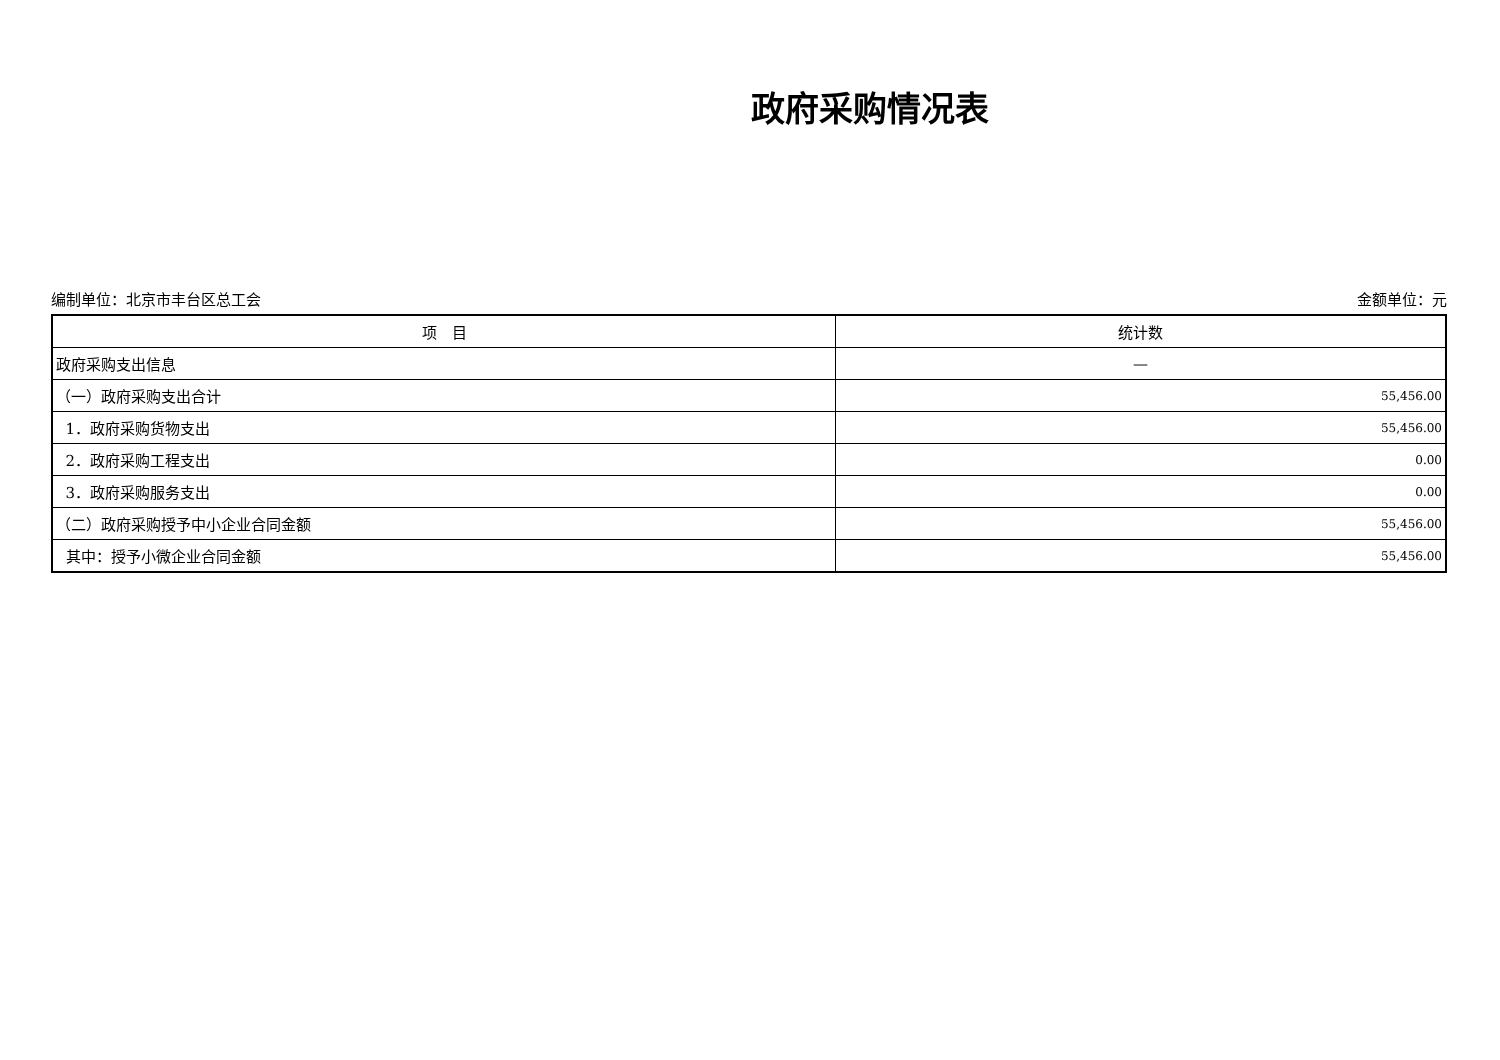政府采购情况表
编制单位：北京市丰台区总工会 金额单位：元
| 项 目 | 统计数 |
| --- | --- |
| 政府采购支出信息 | — |
| （一）政府采购支出合计 | 55,456.00 |
| 1．政府采购货物支出 | 55,456.00 |
| 2．政府采购工程支出 | 0.00 |
| 3．政府采购服务支出 | 0.00 |
| （二）政府采购授予中小企业合同金额 | 55,456.00 |
| 其中：授予小微企业合同金额 | 55,456.00 |